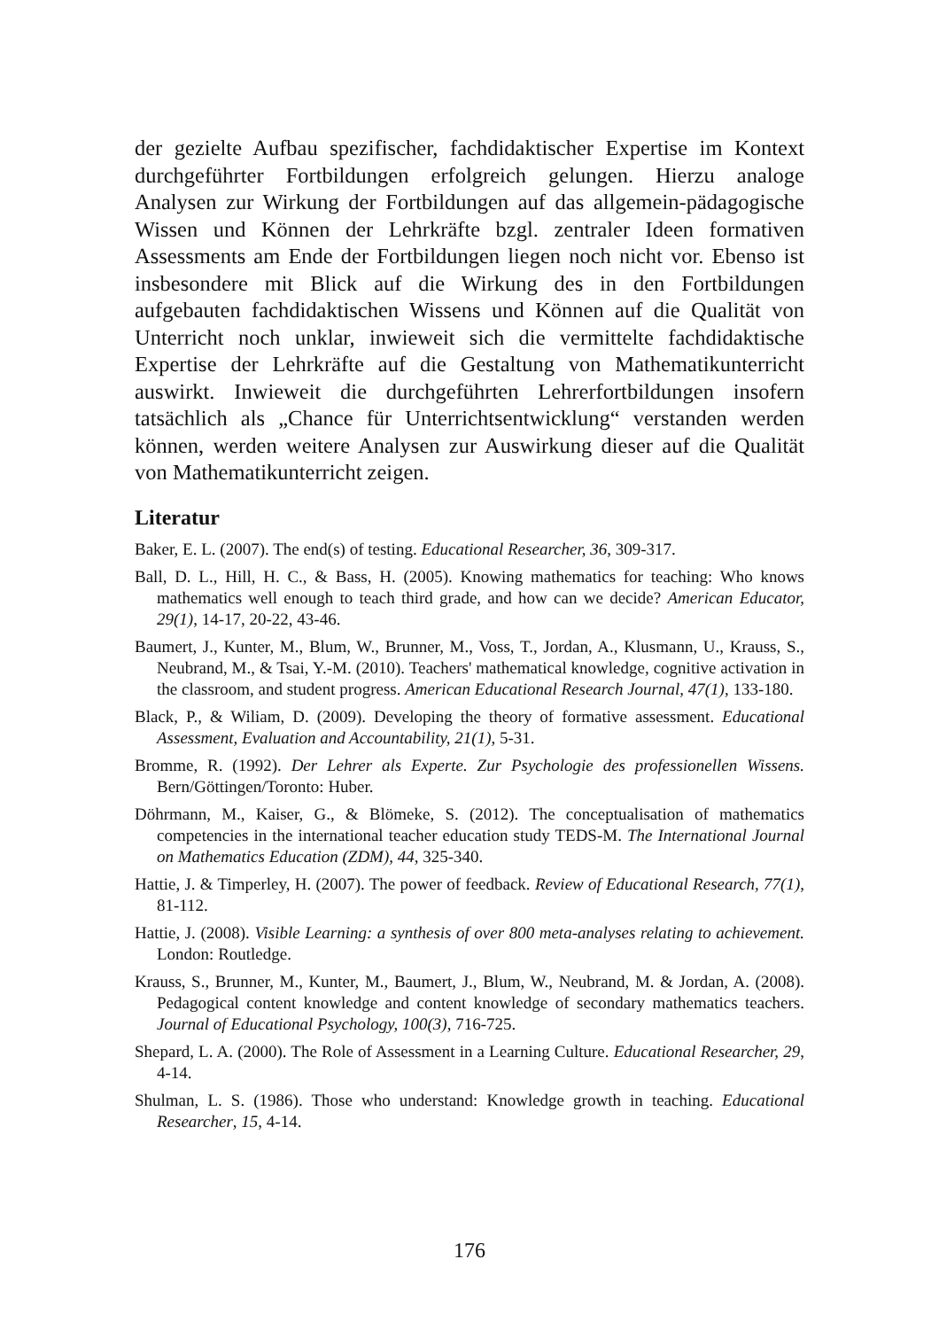der gezielte Aufbau spezifischer, fachdidaktischer Expertise im Kontext durchgeführter Fortbildungen erfolgreich gelungen. Hierzu analoge Analysen zur Wirkung der Fortbildungen auf das allgemein-pädagogische Wissen und Können der Lehrkräfte bzgl. zentraler Ideen formativen Assessments am Ende der Fortbildungen liegen noch nicht vor. Ebenso ist insbesondere mit Blick auf die Wirkung des in den Fortbildungen aufgebauten fachdidaktischen Wissens und Können auf die Qualität von Unterricht noch unklar, inwieweit sich die vermittelte fachdidaktische Expertise der Lehrkräfte auf die Gestaltung von Mathematikunterricht auswirkt. Inwieweit die durchgeführten Lehrerfortbildungen insofern tatsächlich als „Chance für Unterrichtsentwicklung“ verstanden werden können, werden weitere Analysen zur Auswirkung dieser auf die Qualität von Mathematikunterricht zeigen.
Literatur
Baker, E. L. (2007). The end(s) of testing. Educational Researcher, 36, 309-317.
Ball, D. L., Hill, H. C., & Bass, H. (2005). Knowing mathematics for teaching: Who knows mathematics well enough to teach third grade, and how can we decide? American Educator, 29(1), 14-17, 20-22, 43-46.
Baumert, J., Kunter, M., Blum, W., Brunner, M., Voss, T., Jordan, A., Klusmann, U., Krauss, S., Neubrand, M., & Tsai, Y.-M. (2010). Teachers' mathematical knowledge, cognitive activation in the classroom, and student progress. American Educational Research Journal, 47(1), 133-180.
Black, P., & Wiliam, D. (2009). Developing the theory of formative assessment. Educational Assessment, Evaluation and Accountability, 21(1), 5-31.
Bromme, R. (1992). Der Lehrer als Experte. Zur Psychologie des professionellen Wissens. Bern/Göttingen/Toronto: Huber.
Döhrmann, M., Kaiser, G., & Blömeke, S. (2012). The conceptualisation of mathematics competencies in the international teacher education study TEDS-M. The International Journal on Mathematics Education (ZDM), 44, 325-340.
Hattie, J. & Timperley, H. (2007). The power of feedback. Review of Educational Research, 77(1), 81-112.
Hattie, J. (2008). Visible Learning: a synthesis of over 800 meta-analyses relating to achievement. London: Routledge.
Krauss, S., Brunner, M., Kunter, M., Baumert, J., Blum, W., Neubrand, M. & Jordan, A. (2008). Pedagogical content knowledge and content knowledge of secondary mathematics teachers. Journal of Educational Psychology, 100(3), 716-725.
Shepard, L. A. (2000). The Role of Assessment in a Learning Culture. Educational Researcher, 29, 4-14.
Shulman, L. S. (1986). Those who understand: Knowledge growth in teaching. Educational Researcher, 15, 4-14.
176